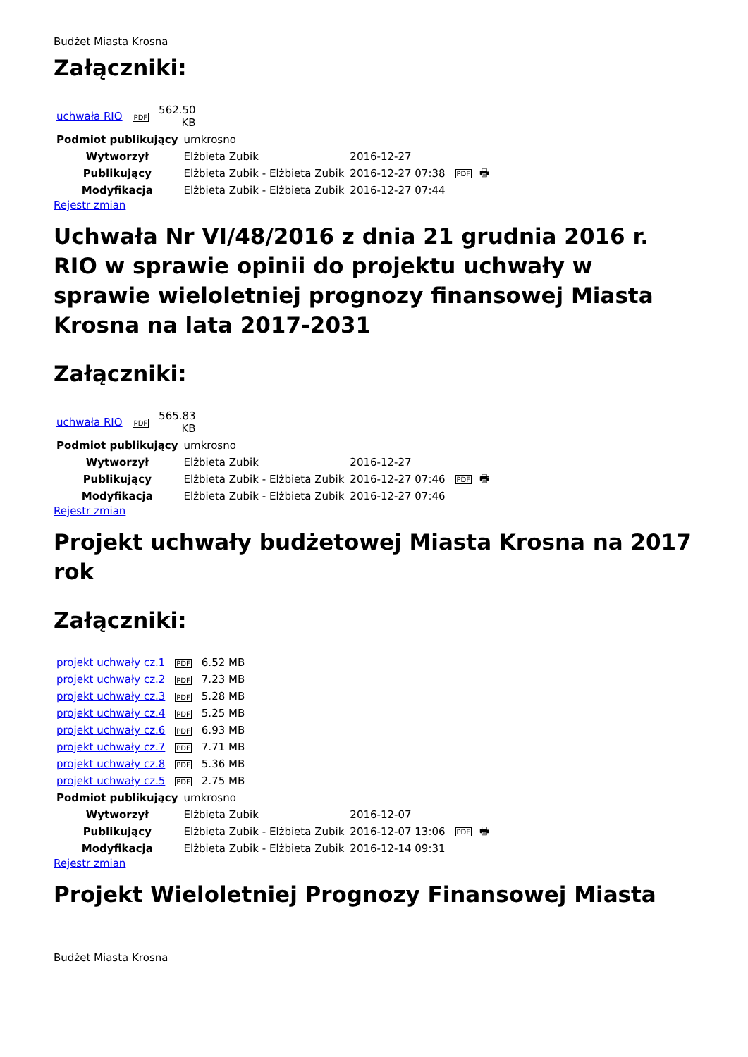Budżet Miasta Krosna
Załączniki:
| uchwała RIO | PDF | 562.50 KB |
| Podmiot publikujący | umkrosno | | |
| Wytworzył | Elżbieta Zubik | 2016-12-27 | PDF 🖶 |
| Publikujący | Elżbieta Zubik - Elżbieta Zubik | 2016-12-27 07:38 | |
| Modyfikacja | Elżbieta Zubik - Elżbieta Zubik | 2016-12-27 07:44 | |
Rejestr zmian
Uchwała Nr VI/48/2016 z dnia 21 grudnia 2016 r. RIO w sprawie opinii do projektu uchwały w sprawie wieloletniej prognozy finansowej Miasta Krosna na lata 2017-2031
Załączniki:
| uchwała RIO | PDF | 565.83 KB |
| Podmiot publikujący | umkrosno | | |
| Wytworzył | Elżbieta Zubik | 2016-12-27 | PDF 🖶 |
| Publikujący | Elżbieta Zubik - Elżbieta Zubik | 2016-12-27 07:46 | |
| Modyfikacja | Elżbieta Zubik - Elżbieta Zubik | 2016-12-27 07:46 | |
Rejestr zmian
Projekt uchwały budżetowej Miasta Krosna na 2017 rok
Załączniki:
| projekt uchwały cz.1 | PDF | 6.52 MB |
| projekt uchwały cz.2 | PDF | 7.23 MB |
| projekt uchwały cz.3 | PDF | 5.28 MB |
| projekt uchwały cz.4 | PDF | 5.25 MB |
| projekt uchwały cz.6 | PDF | 6.93 MB |
| projekt uchwały cz.7 | PDF | 7.71 MB |
| projekt uchwały cz.8 | PDF | 5.36 MB |
| projekt uchwały cz.5 | PDF | 2.75 MB |
| Podmiot publikujący | umkrosno | | |
| Wytworzył | Elżbieta Zubik | 2016-12-07 | PDF 🖶 |
| Publikujący | Elżbieta Zubik - Elżbieta Zubik | 2016-12-07 13:06 | |
| Modyfikacja | Elżbieta Zubik - Elżbieta Zubik | 2016-12-14 09:31 | |
Rejestr zmian
Projekt Wieloletniej Prognozy Finansowej Miasta
Budżet Miasta Krosna